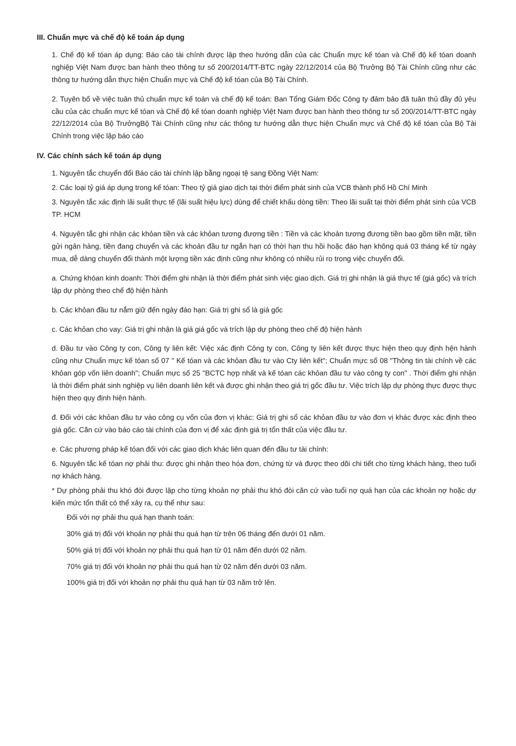III. Chuẩn mực và chế độ kế toán áp dụng
1. Chế độ kế tóan áp dụng: Báo cáo tài chính được lập theo hướng dẫn của các Chuẩn mực kế tóan và Chế độ kế tóan doanh nghiệp Việt Nam được ban hành theo thông tư số 200/2014/TT-BTC ngày 22/12/2014 của Bộ Trưởng Bộ Tài Chính cũng như các thông tư hướng dẫn thực hiện Chuẩn mực và Chế độ kế tóan của Bộ Tài Chính.
2. Tuyên bố về việc tuân thủ chuẩn mực kế toán và chế độ kế toán: Ban Tổng Giám Đốc Công ty đảm bảo đã tuân thủ đầy đủ yêu cầu của các chuẩn mực kế tóan và Chế độ kế tóan doanh nghiệp Việt Nam được ban hành theo thông tư số 200/2014/TT-BTC ngày 22/12/2014 của Bộ TrưởngBộ Tài Chính cũng như các thông tư hướng dẫn thực hiện Chuẩn mực và Chế độ kế tóan của Bộ Tài Chính trong việc lập báo cáo
IV. Các chính sách kế toán áp dụng
1. Nguyên tắc chuyển đổi Báo cáo tài chính lập bằng ngoại tệ sang Đồng Việt Nam:
2. Các loại tỷ giá áp dụng trong kế tóan: Theo tỷ giá giao dịch tại thời điểm phát sinh của VCB thành phố Hồ Chí Minh
3. Nguyên tắc xác định lãi suất thực tế (lãi suất hiệu lực) dùng để chiết khấu dòng tiền: Theo lãi suất tại thời điểm phát sinh của VCB TP. HCM
4. Nguyên tắc ghi nhận các khỏan tiền và các khỏan tương đương tiền : Tiền và các khoản tương đương tiền bao gồm tiền mặt, tiền gửi ngân hàng, tiền đang chuyển và các khoản đầu tư ngắn hạn có thời hạn thu hồi hoặc đáo hạn không quá 03 tháng kể từ ngày mua, dễ dàng chuyển đổi thành một lượng tiền xác định cũng như không có nhiều rủi ro trong việc chuyển đổi.
a. Chứng khóan kinh doanh: Thời điểm ghi nhận là thời điểm phát sinh việc giao dịch. Giá trị ghi nhận là giá thực tế (giá gốc) và trích lập dự phòng theo chế độ hiện hành
b. Các khỏan đầu tư nắm giữ đến ngày đáo hạn: Giá trị ghi sổ là giá gốc
c. Các khỏan cho vay: Giá trị ghi nhận là giá giá gốc và trích lập dự phòng theo chế độ hiện hành
d. Đầu tư vào Công ty con, Công ty liên kết: Việc xác định Công ty con, Công ty liên kết được thực hiện theo quy định hện hành cũng như Chuẩn mực kế tóan số 07 " Kế tóan và các khỏan đầu tư vào Cty liên kết"; Chuẩn mực số 08 "Thông tin tài chính về các khỏan góp vốn liên doanh"; Chuẩn mực số 25 "BCTC hợp nhất và kế tóan các khỏan đầu tư vào công ty con" . Thời điểm ghi nhận là thời điểm phát sinh nghiệp vụ liên doanh liên kết và được ghi nhận theo giá trị gốc đầu tư. Việc trích lập dự phòng thực được thực hiện theo quy định hiện hành.
đ. Đối với các khỏan đầu tư vào công cụ vốn của đơn vị khác: Giá trị ghi sổ các khỏan đầu tư vào đơn vị khác được xác định theo giá gốc. Căn cứ vào báo cáo tài chính của đơn vị để xác định giá trị tổn thất của việc đầu tư.
e. Các phương pháp kế tóan đối với các giao dịch khác liên quan đến đầu tư tài chính:
6. Nguyên tắc kế tóan nợ phải thu: được ghi nhận theo hóa đơn, chứng từ và được theo dõi chi tiết cho từng khách hàng, theo tuổi nợ khách hàng.
* Dự phòng phải thu khó đòi được lập cho từng khoản nợ phải thu khó đòi căn cứ vào tuổi nợ quá hạn của các khoản nợ hoặc dự kiến mức tổn thất có thể xảy ra, cụ thể như sau:
Đối với nợ phải thu quá hạn thanh toán:
30% giá trị đối với khoản nợ phải thu quá hạn từ trên 06 tháng đến dưới 01 năm.
50% giá trị đối với khoản nợ phải thu quá hạn từ 01 năm đến dưới 02 năm.
70% giá trị đối với khoản nợ phải thu quá hạn từ 02 năm đến dưới 03 năm.
100% giá trị đối với khoản nợ phải thu quá hạn từ 03 năm trở lên.